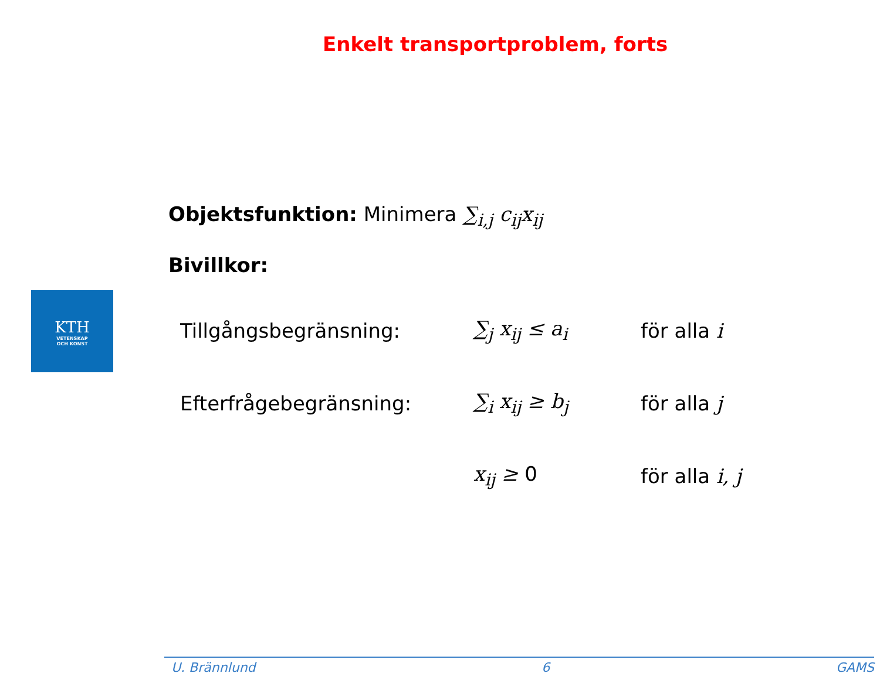Enkelt transportproblem, forts
KTH
VETENSKAP
OCH KONST
Objektsfunktion: Minimera ∑<sub>i,j</sub> c<sub>ij</sub>x<sub>ij</sub>
Bivillkor:
| Tillgångsbegränsning: | ∑<sub>j</sub> x<sub>ij</sub> ≤ a<sub>i</sub> | för alla i |
| Efterfrågebegränsning: | ∑<sub>i</sub> x<sub>ij</sub> ≥ b<sub>j</sub> | för alla j |
| | x<sub>ij</sub> ≥ 0 | för alla i, j |
U. Brännlund 6 GAMS